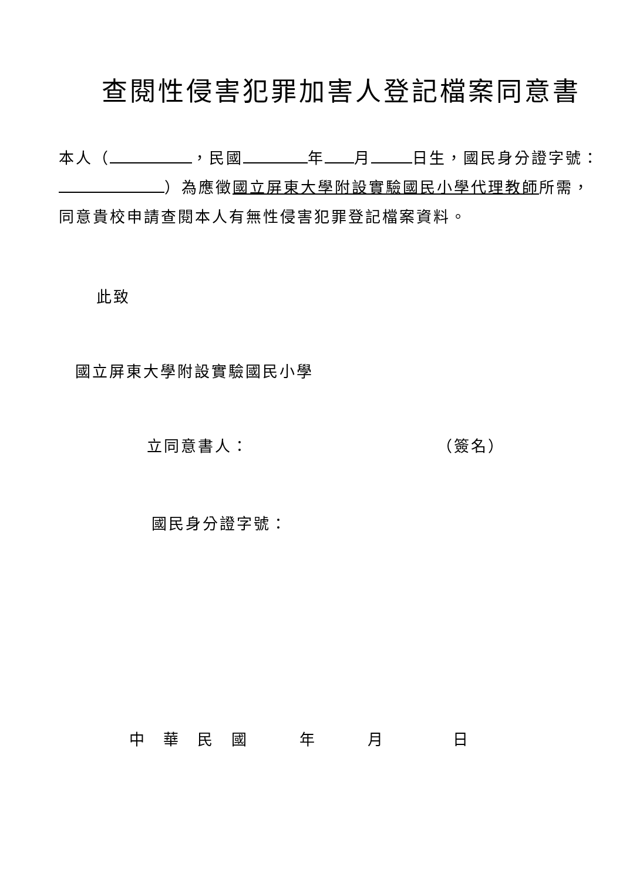查閱性侵害犯罪加害人登記檔案同意書
本人（ ，民國 年 月 日生，國民身分證字號： ）為應徵國立屏東大學附設實驗國民小學代理教師所需，同意貴校申請查閱本人有無性侵害犯罪登記檔案資料。
此致
國立屏東大學附設實驗國民小學
立同意書人： （簽名）
國民身分證字號：
中　華　民　國　　　年　　　月　　　　日